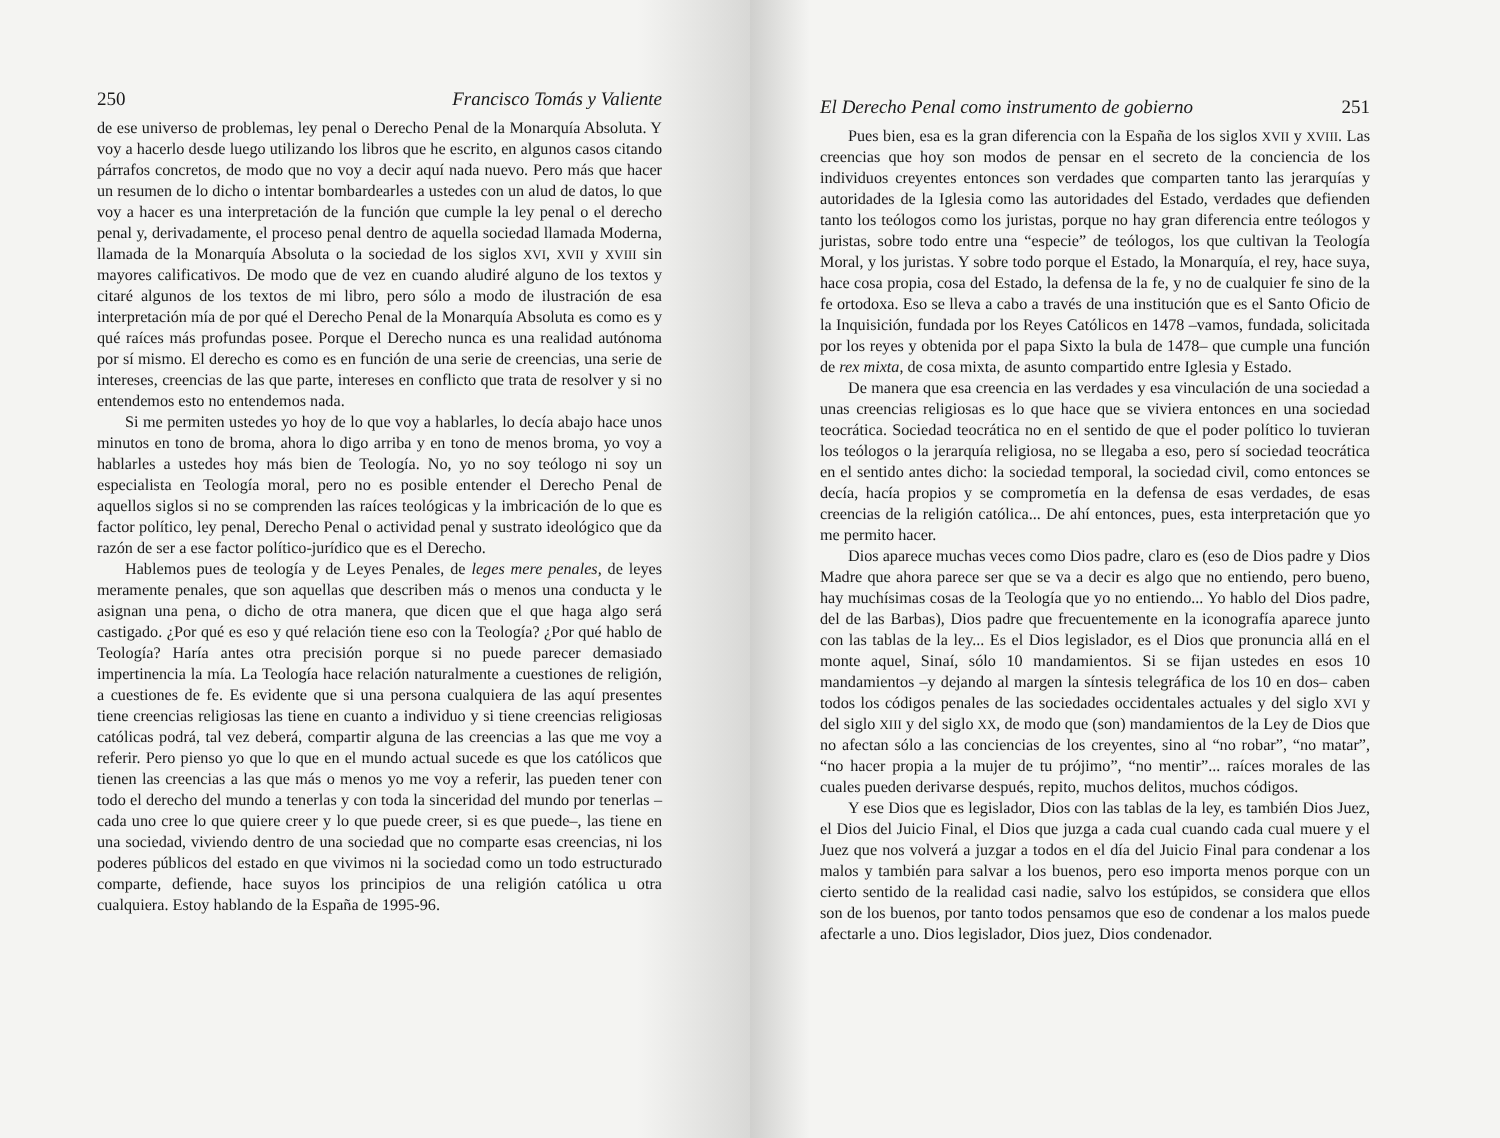250 Francisco Tomás y Valiente
de ese universo de problemas, ley penal o Derecho Penal de la Monarquía Absoluta. Y voy a hacerlo desde luego utilizando los libros que he escrito, en algunos casos citando párrafos concretos, de modo que no voy a decir aquí nada nuevo. Pero más que hacer un resumen de lo dicho o intentar bombardearles a ustedes con un alud de datos, lo que voy a hacer es una interpretación de la función que cumple la ley penal o el derecho penal y, derivadamente, el proceso penal dentro de aquella sociedad llamada Moderna, llamada de la Monarquía Absoluta o la sociedad de los siglos XVI, XVII y XVIII sin mayores calificativos. De modo que de vez en cuando aludiré alguno de los textos y citaré algunos de los textos de mi libro, pero sólo a modo de ilustración de esa interpretación mía de por qué el Derecho Penal de la Monarquía Absoluta es como es y qué raíces más profundas posee. Porque el Derecho nunca es una realidad autónoma por sí mismo. El derecho es como es en función de una serie de creencias, una serie de intereses, creencias de las que parte, intereses en conflicto que trata de resolver y si no entendemos esto no entendemos nada.
Si me permiten ustedes yo hoy de lo que voy a hablarles, lo decía abajo hace unos minutos en tono de broma, ahora lo digo arriba y en tono de menos broma, yo voy a hablarles a ustedes hoy más bien de Teología. No, yo no soy teólogo ni soy un especialista en Teología moral, pero no es posible entender el Derecho Penal de aquellos siglos si no se comprenden las raíces teológicas y la imbricación de lo que es factor político, ley penal, Derecho Penal o actividad penal y sustrato ideológico que da razón de ser a ese factor político-jurídico que es el Derecho.
Hablemos pues de teología y de Leyes Penales, de leges mere penales, de leyes meramente penales, que son aquellas que describen más o menos una conducta y le asignan una pena, o dicho de otra manera, que dicen que el que haga algo será castigado. ¿Por qué es eso y qué relación tiene eso con la Teología? ¿Por qué hablo de Teología? Haría antes otra precisión porque si no puede parecer demasiado impertinencia la mía. La Teología hace relación naturalmente a cuestiones de religión, a cuestiones de fe. Es evidente que si una persona cualquiera de las aquí presentes tiene creencias religiosas las tiene en cuanto a individuo y si tiene creencias religiosas católicas podrá, tal vez deberá, compartir alguna de las creencias a las que me voy a referir. Pero pienso yo que lo que en el mundo actual sucede es que los católicos que tienen las creencias a las que más o menos yo me voy a referir, las pueden tener con todo el derecho del mundo a tenerlas y con toda la sinceridad del mundo por tenerlas –cada uno cree lo que quiere creer y lo que puede creer, si es que puede–, las tiene en una sociedad, viviendo dentro de una sociedad que no comparte esas creencias, ni los poderes públicos del estado en que vivimos ni la sociedad como un todo estructurado comparte, defiende, hace suyos los principios de una religión católica u otra cualquiera. Estoy hablando de la España de 1995-96.
El Derecho Penal como instrumento de gobierno 251
Pues bien, esa es la gran diferencia con la España de los siglos XVII y XVIII. Las creencias que hoy son modos de pensar en el secreto de la conciencia de los individuos creyentes entonces son verdades que comparten tanto las jerarquías y autoridades de la Iglesia como las autoridades del Estado, verdades que defienden tanto los teólogos como los juristas, porque no hay gran diferencia entre teólogos y juristas, sobre todo entre una “especie” de teólogos, los que cultivan la Teología Moral, y los juristas. Y sobre todo porque el Estado, la Monarquía, el rey, hace suya, hace cosa propia, cosa del Estado, la defensa de la fe, y no de cualquier fe sino de la fe ortodoxa. Eso se lleva a cabo a través de una institución que es el Santo Oficio de la Inquisición, fundada por los Reyes Católicos en 1478 –vamos, fundada, solicitada por los reyes y obtenida por el papa Sixto la bula de 1478– que cumple una función de rex mixta, de cosa mixta, de asunto compartido entre Iglesia y Estado.
De manera que esa creencia en las verdades y esa vinculación de una sociedad a unas creencias religiosas es lo que hace que se viviera entonces en una sociedad teocrática. Sociedad teocrática no en el sentido de que el poder político lo tuvieran los teólogos o la jerarquía religiosa, no se llegaba a eso, pero sí sociedad teocrática en el sentido antes dicho: la sociedad temporal, la sociedad civil, como entonces se decía, hacía propios y se comprometía en la defensa de esas verdades, de esas creencias de la religión católica... De ahí entonces, pues, esta interpretación que yo me permito hacer.
Dios aparece muchas veces como Dios padre, claro es (eso de Dios padre y Dios Madre que ahora parece ser que se va a decir es algo que no entiendo, pero bueno, hay muchísimas cosas de la Teología que yo no entiendo... Yo hablo del Dios padre, del de las Barbas), Dios padre que frecuentemente en la iconografía aparece junto con las tablas de la ley... Es el Dios legislador, es el Dios que pronuncia allá en el monte aquel, Sinaí, sólo 10 mandamientos. Si se fijan ustedes en esos 10 mandamientos –y dejando al margen la síntesis telegráfica de los 10 en dos– caben todos los códigos penales de las sociedades occidentales actuales y del siglo XVI y del siglo XIII y del siglo XX, de modo que (son) mandamientos de la Ley de Dios que no afectan sólo a las conciencias de los creyentes, sino al “no robar”, “no matar”, “no hacer propia a la mujer de tu prójimo”, “no mentir”... raíces morales de las cuales pueden derivarse después, repito, muchos delitos, muchos códigos.
Y ese Dios que es legislador, Dios con las tablas de la ley, es también Dios Juez, el Dios del Juicio Final, el Dios que juzga a cada cual cuando cada cual muere y el Juez que nos volverá a juzgar a todos en el día del Juicio Final para condenar a los malos y también para salvar a los buenos, pero eso importa menos porque con un cierto sentido de la realidad casi nadie, salvo los estúpidos, se considera que ellos son de los buenos, por tanto todos pensamos que eso de condenar a los malos puede afectarle a uno. Dios legislador, Dios juez, Dios condenador.